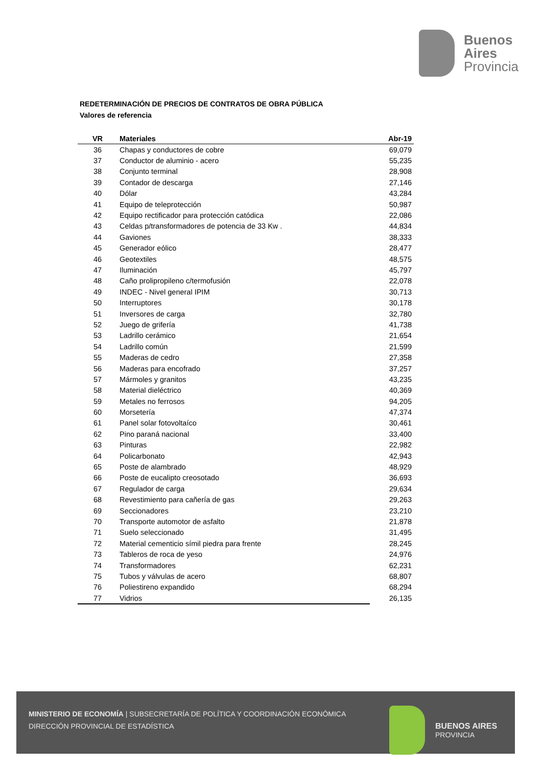Buenos
Aires
Provincia
REDETERMINACIÓN DE PRECIOS DE CONTRATOS DE OBRA PÚBLICA
Valores de referencia
| VR | Materiales | Abr-19 |
| --- | --- | --- |
| 36 | Chapas y conductores de cobre | 69,079 |
| 37 | Conductor de aluminio - acero | 55,235 |
| 38 | Conjunto terminal | 28,908 |
| 39 | Contador de descarga | 27,146 |
| 40 | Dólar | 43,284 |
| 41 | Equipo de teleprotección | 50,987 |
| 42 | Equipo rectificador para protección catódica | 22,086 |
| 43 | Celdas p/transformadores de potencia de 33 Kw . | 44,834 |
| 44 | Gaviones | 38,333 |
| 45 | Generador eólico | 28,477 |
| 46 | Geotextiles | 48,575 |
| 47 | Iluminación | 45,797 |
| 48 | Caño prolipropileno c/termofusión | 22,078 |
| 49 | INDEC - Nivel general IPIM | 30,713 |
| 50 | Interruptores | 30,178 |
| 51 | Inversores de carga | 32,780 |
| 52 | Juego de grifería | 41,738 |
| 53 | Ladrillo cerámico | 21,654 |
| 54 | Ladrillo común | 21,599 |
| 55 | Maderas de cedro | 27,358 |
| 56 | Maderas para encofrado | 37,257 |
| 57 | Mármoles y granitos | 43,235 |
| 58 | Material dieléctrico | 40,369 |
| 59 | Metales no ferrosos | 94,205 |
| 60 | Morsetería | 47,374 |
| 61 | Panel solar fotovoltaíco | 30,461 |
| 62 | Pino paraná nacional | 33,400 |
| 63 | Pinturas | 22,982 |
| 64 | Policarbonato | 42,943 |
| 65 | Poste de alambrado | 48,929 |
| 66 | Poste de eucalipto creosotado | 36,693 |
| 67 | Regulador de carga | 29,634 |
| 68 | Revestimiento para cañería de gas | 29,263 |
| 69 | Seccionadores | 23,210 |
| 70 | Transporte automotor de asfalto | 21,878 |
| 71 | Suelo seleccionado | 31,495 |
| 72 | Material cementicio símil piedra para frente | 28,245 |
| 73 | Tableros de roca de yeso | 24,976 |
| 74 | Transformadores | 62,231 |
| 75 | Tubos y válvulas de acero | 68,807 |
| 76 | Poliestireno expandido | 68,294 |
| 77 | Vidrios | 26,135 |
MINISTERIO DE ECONOMÍA | SUBSECRETARÍA DE POLÍTICA Y COORDINACIÓN ECONÓMICA
DIRECCIÓN PROVINCIAL DE ESTADÍSTICA
BUENOS AIRES
PROVINCIA